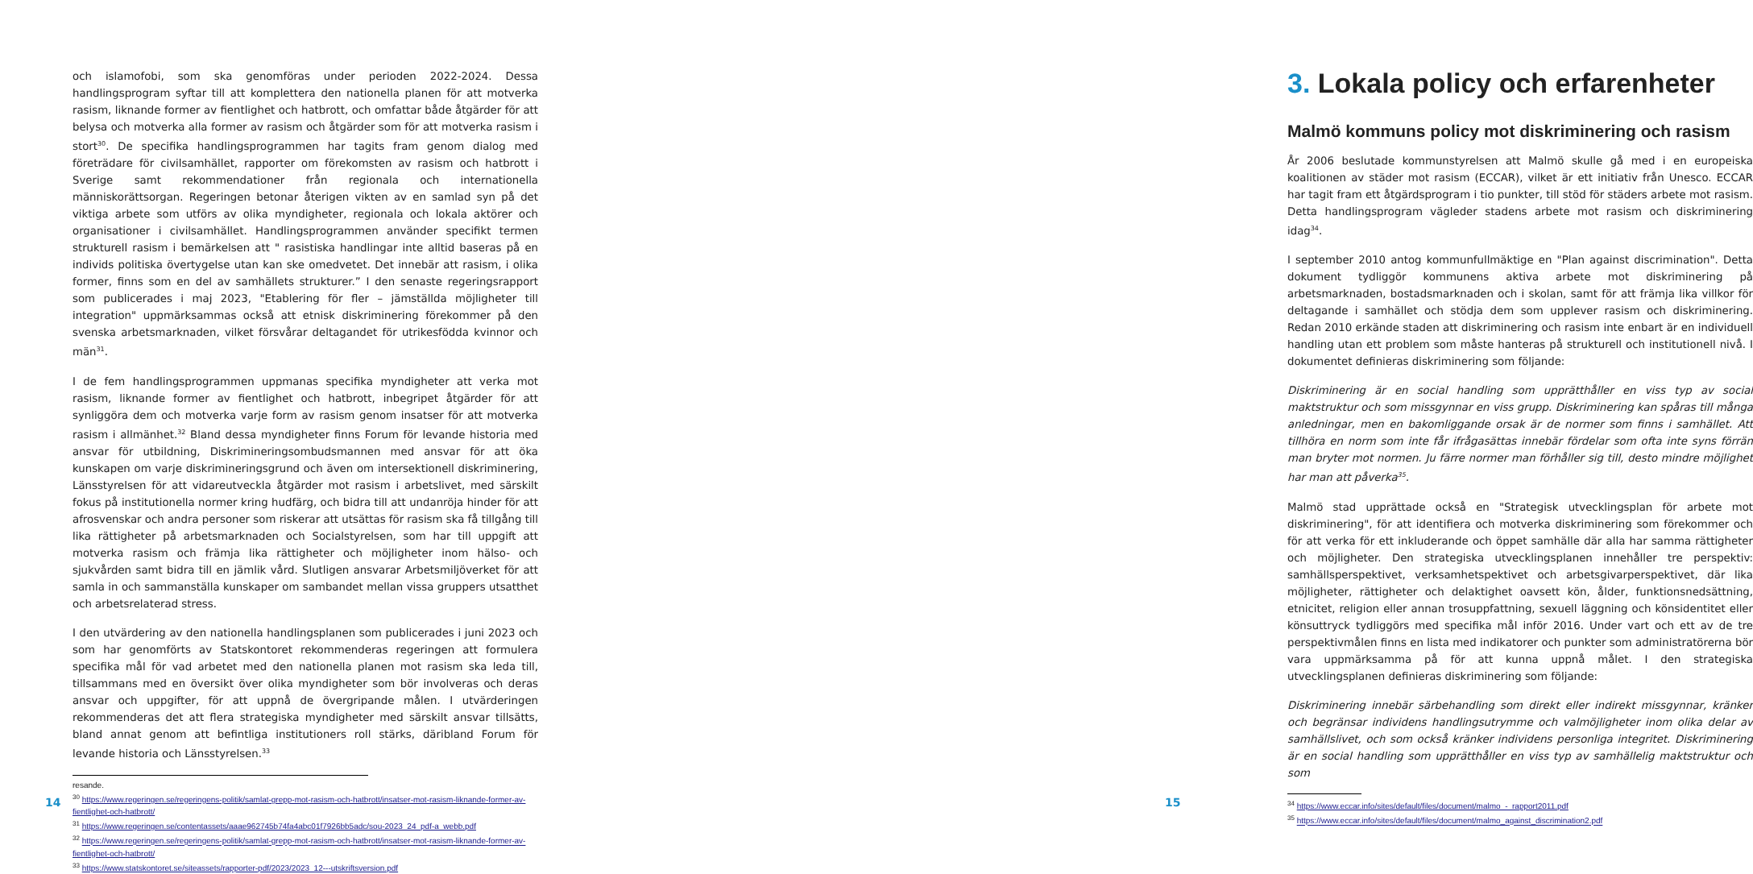och islamofobi, som ska genomföras under perioden 2022-2024. Dessa handlingsprogram syftar till att komplettera den nationella planen för att motverka rasism, liknande former av fientlighet och hatbrott, och omfattar både åtgärder för att belysa och motverka alla former av rasism och åtgärder som för att motverka rasism i stort<sup>30</sup>. De specifika handlingsprogrammen har tagits fram genom dialog med företrädare för civilsamhället, rapporter om förekomsten av rasism och hatbrott i Sverige samt rekommendationer från regionala och internationella människorättsorgan. Regeringen betonar återigen vikten av en samlad syn på det viktiga arbete som utförs av olika myndigheter, regionala och lokala aktörer och organisationer i civilsamhället. Handlingsprogrammen använder specifikt termen strukturell rasism i bemärkelsen att " rasistiska handlingar inte alltid baseras på en individs politiska övertygelse utan kan ske omedvetet. Det innebär att rasism, i olika former, finns som en del av samhällets strukturer.” I den senaste regeringsrapport som publicerades i maj 2023, "Etablering för fler – jämställda möjligheter till integration" uppmärksammas också att etnisk diskriminering förekommer på den svenska arbetsmarknaden, vilket försvårar deltagandet för utrikesfödda kvinnor och män<sup>31</sup>.
I de fem handlingsprogrammen uppmanas specifika myndigheter att verka mot rasism, liknande former av fientlighet och hatbrott, inbegripet åtgärder för att synliggöra dem och motverka varje form av rasism genom insatser för att motverka rasism i allmänhet.<sup>32</sup> Bland dessa myndigheter finns Forum för levande historia med ansvar för utbildning, Diskrimineringsombudsmannen med ansvar för att öka kunskapen om varje diskrimineringsgrund och även om intersektionell diskriminering, Länsstyrelsen för att vidareutveckla åtgärder mot rasism i arbetslivet, med särskilt fokus på institutionella normer kring hudfärg, och bidra till att undanröja hinder för att afrosvenskar och andra personer som riskerar att utsättas för rasism ska få tillgång till lika rättigheter på arbetsmarknaden och Socialstyrelsen, som har till uppgift att motverka rasism och främja lika rättigheter och möjligheter inom hälso- och sjukvården samt bidra till en jämlik vård. Slutligen ansvarar Arbetsmiljöverket för att samla in och sammanställa kunskaper om sambandet mellan vissa gruppers utsatthet och arbetsrelaterad stress.
I den utvärdering av den nationella handlingsplanen som publicerades i juni 2023 och som har genomförts av Statskontoret rekommenderas regeringen att formulera specifika mål för vad arbetet med den nationella planen mot rasism ska leda till, tillsammans med en översikt över olika myndigheter som bör involveras och deras ansvar och uppgifter, för att uppnå de övergripande målen. I utvärderingen rekommenderas det att flera strategiska myndigheter med särskilt ansvar tillsätts, bland annat genom att befintliga institutioners roll stärks, däribland Forum för levande historia och Länsstyrelsen.<sup>33</sup>
resande.
<sup>30</sup> https://www.regeringen.se/regeringens-politik/samlat-grepp-mot-rasism-och-hatbrott/insatser-mot-rasism-liknande-former-av-fientlighet-och-hatbrott/
<sup>31</sup> https://www.regeringen.se/contentassets/aaae962745b74fa4abc01f7926bb5adc/sou-2023_24_pdf-a_webb.pdf
<sup>32</sup> https://www.regeringen.se/regeringens-politik/samlat-grepp-mot-rasism-och-hatbrott/insatser-mot-rasism-liknande-former-av-fientlighet-och-hatbrott/
<sup>33</sup> https://www.statskontoret.se/siteassets/rapporter-pdf/2023/2023_12---utskriftsversion.pdf
14
3. Lokala policy och erfarenheter
Malmö kommuns policy mot diskriminering och rasism
År 2006 beslutade kommunstyrelsen att Malmö skulle gå med i en europeiska koalitionen av städer mot rasism (ECCAR), vilket är ett initiativ från Unesco. ECCAR har tagit fram ett åtgärdsprogram i tio punkter, till stöd för städers arbete mot rasism. Detta handlingsprogram vägleder stadens arbete mot rasism och diskriminering idag<sup>34</sup>.
I september 2010 antog kommunfullmäktige en "Plan against discrimination". Detta dokument tydliggör kommunens aktiva arbete mot diskriminering på arbetsmarknaden, bostadsmarknaden och i skolan, samt för att främja lika villkor för deltagande i samhället och stödja dem som upplever rasism och diskriminering. Redan 2010 erkände staden att diskriminering och rasism inte enbart är en individuell handling utan ett problem som måste hanteras på strukturell och institutionell nivå. I dokumentet definieras diskriminering som följande:
Diskriminering är en social handling som upprätthåller en viss typ av social maktstruktur och som missgynnar en viss grupp. Diskriminering kan spåras till många anledningar, men en bakomliggande orsak är de normer som finns i samhället. Att tillhöra en norm som inte får ifrågasättas innebär fördelar som ofta inte syns förrän man bryter mot normen. Ju färre normer man förhåller sig till, desto mindre möjlighet har man att påverka<sup>35</sup>.
Malmö stad upprättade också en "Strategisk utvecklingsplan för arbete mot diskriminering", för att identifiera och motverka diskriminering som förekommer och för att verka för ett inkluderande och öppet samhälle där alla har samma rättigheter och möjligheter. Den strategiska utvecklingsplanen innehåller tre perspektiv: samhällsperspektivet, verksamhetspektivet och arbetsgivarperspektivet, där lika möjligheter, rättigheter och delaktighet oavsett kön, ålder, funktionsnedsättning, etnicitet, religion eller annan trosuppfattning, sexuell läggning och könsidentitet eller könsuttryck tydliggörs med specifika mål inför 2016. Under vart och ett av de tre perspektivmålen finns en lista med indikatorer och punkter som administratörerna bör vara uppmärksamma på för att kunna uppnå målet. I den strategiska utvecklingsplanen definieras diskriminering som följande:
Diskriminering innebär särbehandling som direkt eller indirekt missgynnar, kränker och begränsar individens handlingsutrymme och valmöjligheter inom olika delar av samhällslivet, och som också kränker individens personliga integritet. Diskriminering är en social handling som upprätthåller en viss typ av samhällelig maktstruktur och som
<sup>34</sup> https://www.eccar.info/sites/default/files/document/malmo_-_rapport2011.pdf
<sup>35</sup> https://www.eccar.info/sites/default/files/document/malmo_against_discrimination2.pdf
15